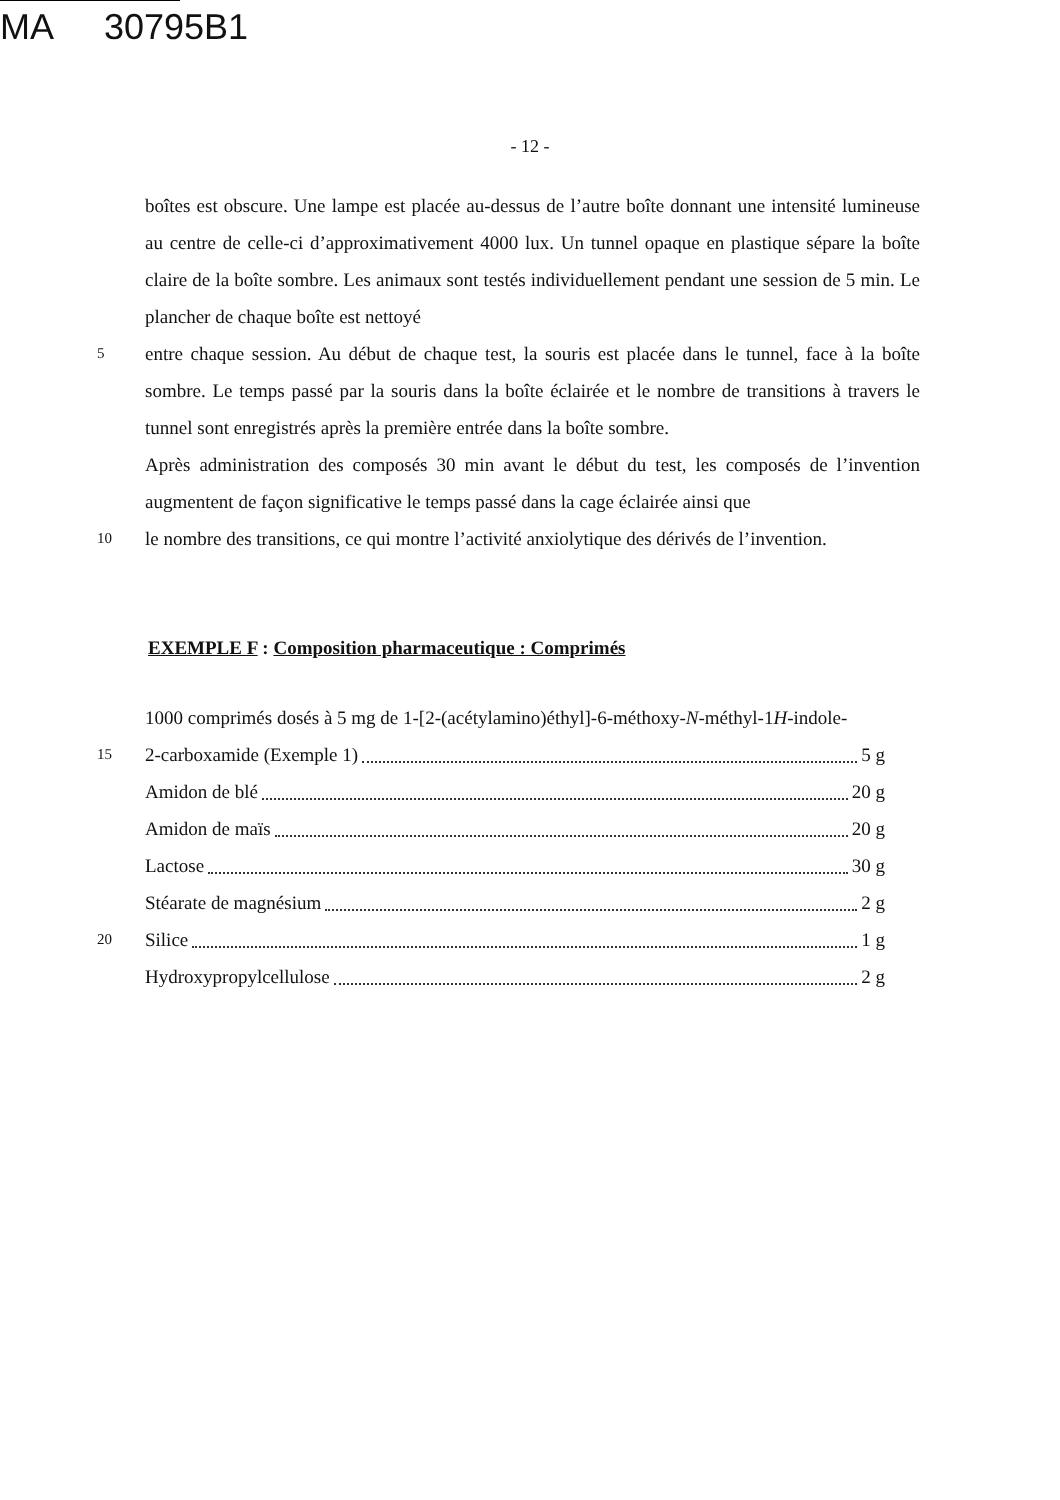MA 30795B1
- 12 -
boîtes est obscure. Une lampe est placée au-dessus de l’autre boîte donnant une intensité lumineuse au centre de celle-ci d’approximativement 4000 lux. Un tunnel opaque en plastique sépare la boîte claire de la boîte sombre. Les animaux sont testés individuellement pendant une session de 5 min. Le plancher de chaque boîte est nettoyé
5
entre chaque session. Au début de chaque test, la souris est placée dans le tunnel, face à la boîte sombre. Le temps passé par la souris dans la boîte éclairée et le nombre de transitions à travers le tunnel sont enregistrés après la première entrée dans la boîte sombre.
Après administration des composés 30 min avant le début du test, les composés de l’invention augmentent de façon significative le temps passé dans la cage éclairée ainsi que
10
le nombre des transitions, ce qui montre l’activité anxiolytique des dérivés de l’invention.
EXEMPLE F : Composition pharmaceutique : Comprimés
1000 comprimés dosés à 5 mg de 1-[2-(acétylamino)éthyl]-6-méthoxy-N-méthyl-1H-indole-
15
2-carboxamide (Exemple 1) 5 g
Amidon de blé 20 g
Amidon de maïs 20 g
Lactose 30 g
Stéarate de magnésium 2 g
20
Silice 1 g
Hydroxypropylcellulose 2 g